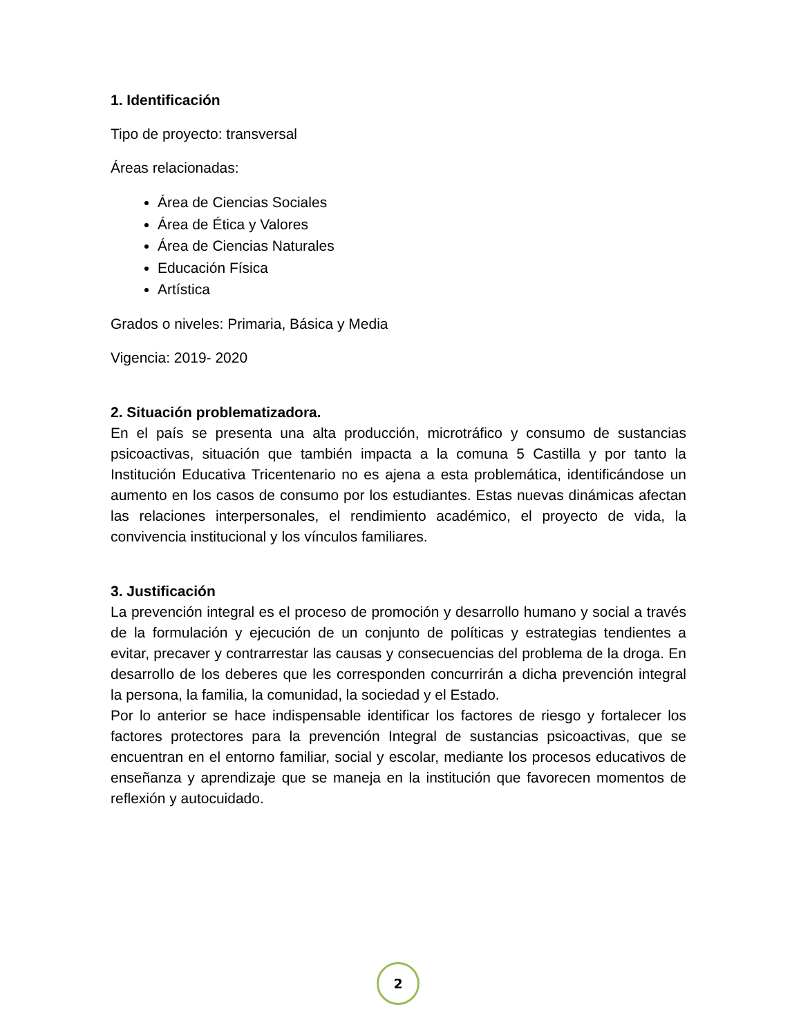1. Identificación
Tipo de proyecto: transversal
Áreas relacionadas:
Área de Ciencias Sociales
Área de Ética y Valores
Área de Ciencias Naturales
Educación Física
Artística
Grados o niveles: Primaria, Básica y Media
Vigencia: 2019- 2020
2. Situación problematizadora.
En el país se presenta una alta producción, microtráfico y consumo de sustancias psicoactivas, situación que también impacta a la comuna 5 Castilla y por tanto la Institución Educativa Tricentenario no es ajena a esta problemática, identificándose un aumento en los casos de consumo por los estudiantes. Estas nuevas dinámicas afectan las relaciones interpersonales, el rendimiento académico, el proyecto de vida, la convivencia institucional y los vínculos familiares.
3. Justificación
La prevención integral es el proceso de promoción y desarrollo humano y social a través de la formulación y ejecución de un conjunto de políticas y estrategias tendientes a evitar, precaver y contrarrestar las causas y consecuencias del problema de la droga. En desarrollo de los deberes que les corresponden concurrirán a dicha prevención integral la persona, la familia, la comunidad, la sociedad y el Estado.
Por lo anterior se hace indispensable identificar los factores de riesgo y fortalecer los factores protectores para la prevención Integral de sustancias psicoactivas, que se encuentran en el entorno familiar, social y escolar, mediante los procesos educativos de enseñanza y aprendizaje que se maneja en la institución que favorecen momentos de reflexión y autocuidado.
2